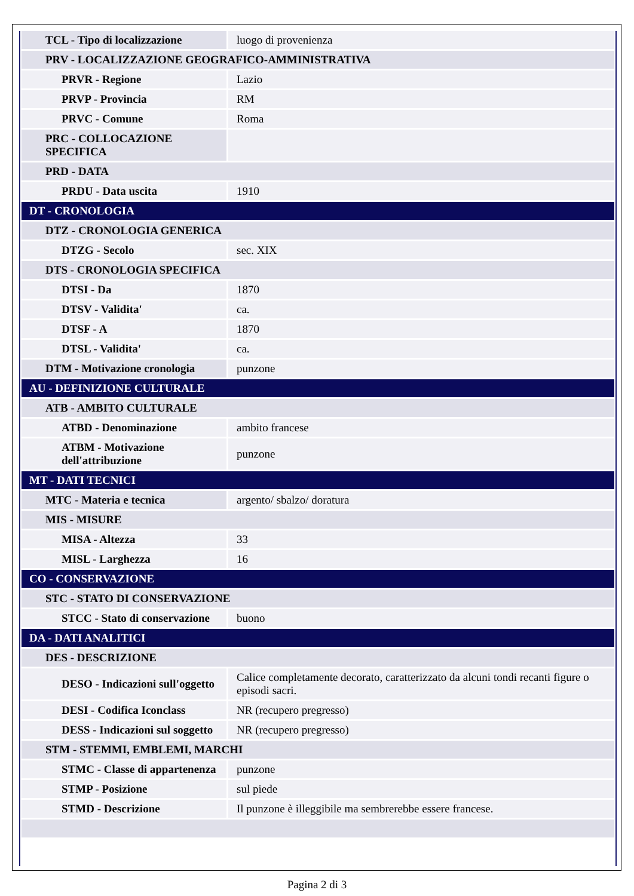| TCL - Tipo di localizzazione | luogo di provenienza |
| PRV - LOCALIZZAZIONE GEOGRAFICO-AMMINISTRATIVA | |
| PRVR - Regione | Lazio |
| PRVP - Provincia | RM |
| PRVC - Comune | Roma |
| PRC - COLLOCAZIONE SPECIFICA | |
| PRD - DATA | |
| PRDU - Data uscita | 1910 |
| DT - CRONOLOGIA | |
| DTZ - CRONOLOGIA GENERICA | |
| DTZG - Secolo | sec. XIX |
| DTS - CRONOLOGIA SPECIFICA | |
| DTSI - Da | 1870 |
| DTSV - Validita' | ca. |
| DTSF - A | 1870 |
| DTSL - Validita' | ca. |
| DTM - Motivazione cronologia | punzone |
| AU - DEFINIZIONE CULTURALE | |
| ATB - AMBITO CULTURALE | |
| ATBD - Denominazione | ambito francese |
| ATBM - Motivazione dell'attribuzione | punzone |
| MT - DATI TECNICI | |
| MTC - Materia e tecnica | argento/ sbalzo/ doratura |
| MIS - MISURE | |
| MISA - Altezza | 33 |
| MISL - Larghezza | 16 |
| CO - CONSERVAZIONE | |
| STC - STATO DI CONSERVAZIONE | |
| STCC - Stato di conservazione | buono |
| DA - DATI ANALITICI | |
| DES - DESCRIZIONE | |
| DESO - Indicazioni sull'oggetto | Calice completamente decorato, caratterizzato da alcuni tondi recanti figure o episodi sacri. |
| DESI - Codifica Iconclass | NR (recupero pregresso) |
| DESS - Indicazioni sul soggetto | NR (recupero pregresso) |
| STM - STEMMI, EMBLEMI, MARCHI | |
| STMC - Classe di appartenenza | punzone |
| STMP - Posizione | sul piede |
| STMD - Descrizione | Il punzone è illeggibile ma sembrerebbe essere francese. |
Pagina 2 di 3